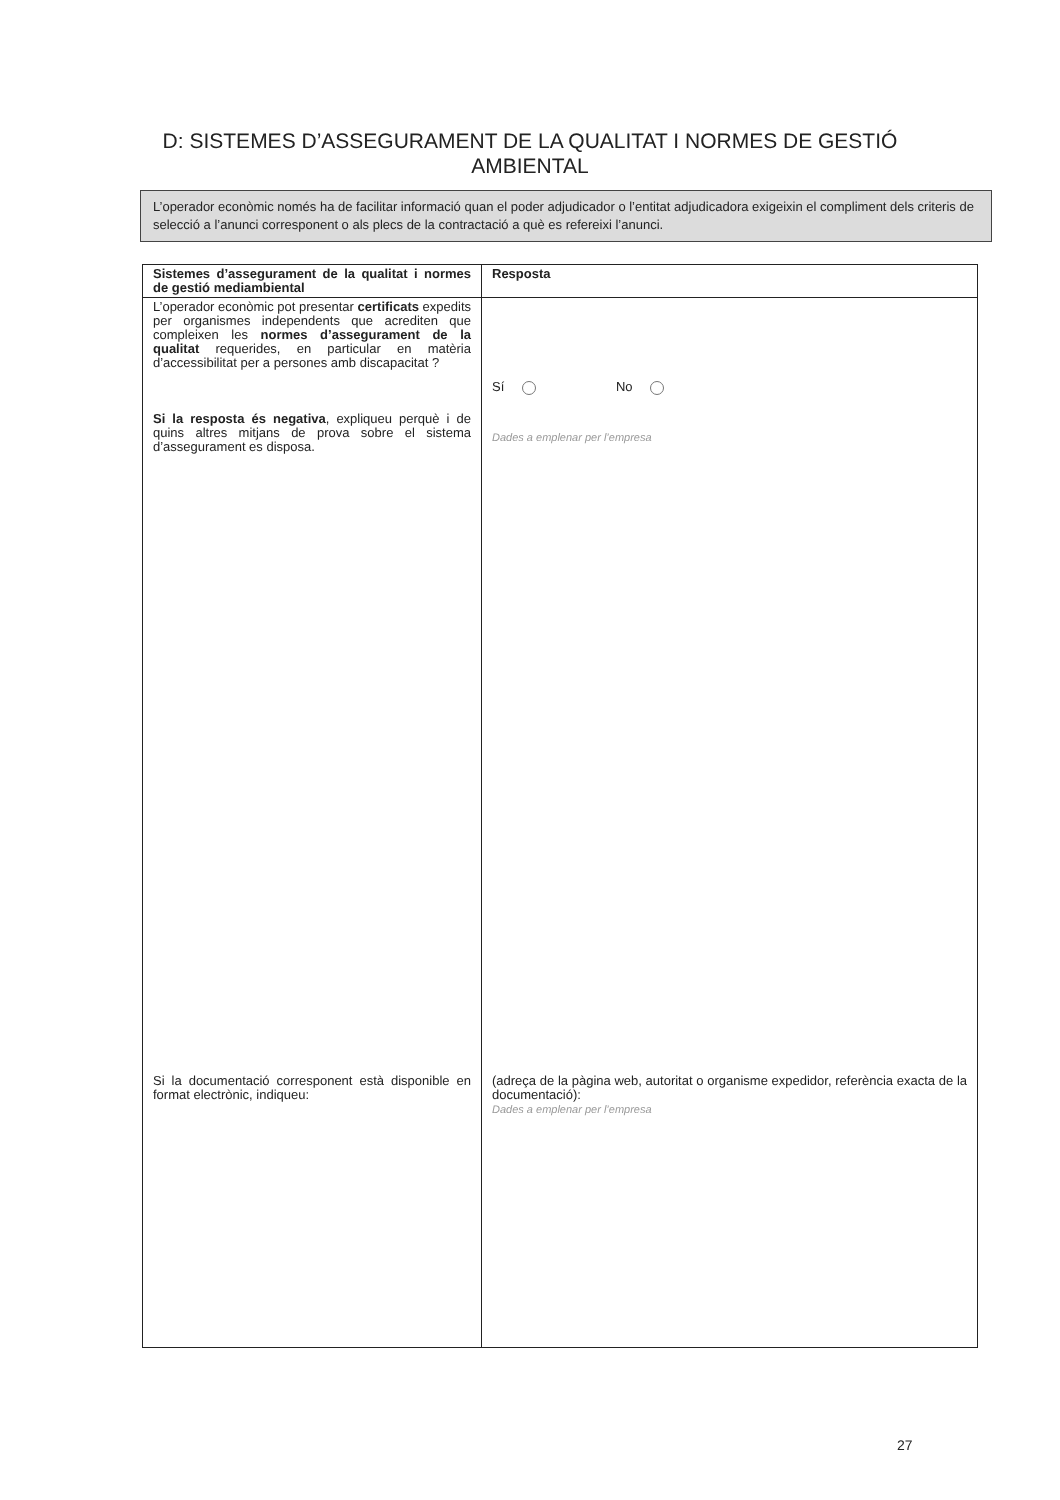D: SISTEMES D’ASSEGURAMENT DE LA QUALITAT I NORMES DE GESTIÓ AMBIENTAL
L’operador econòmic només ha de facilitar informació quan el poder adjudicador o l’entitat adjudicadora exigeixin el compliment dels criteris de selecció a l’anunci corresponent o als plecs de la contractació a què es refereixi l’anunci.
| Sistemes d’assegurament de la qualitat i normes de gestió mediambiental | Resposta |
| L’operador econòmic pot presentar certificats expedits per organismes independents que acrediten que compleixen les normes d’assegurament de la qualitat requerides, en particular en matèria d’accessibilitat per a persones amb discapacitat ? Si la resposta és negativa , expliqueu perquè i de quins altres mitjans de prova sobre el sistema d’assegurament es disposa. Si la documentació corresponent està disponible en format electrònic, indiqueu: | Sí No Dades a emplenar per l’empresa (adreça de la pàgina web, autoritat o organisme expedidor, referència exacta de la documentació): Dades a emplenar per l’empresa |
27